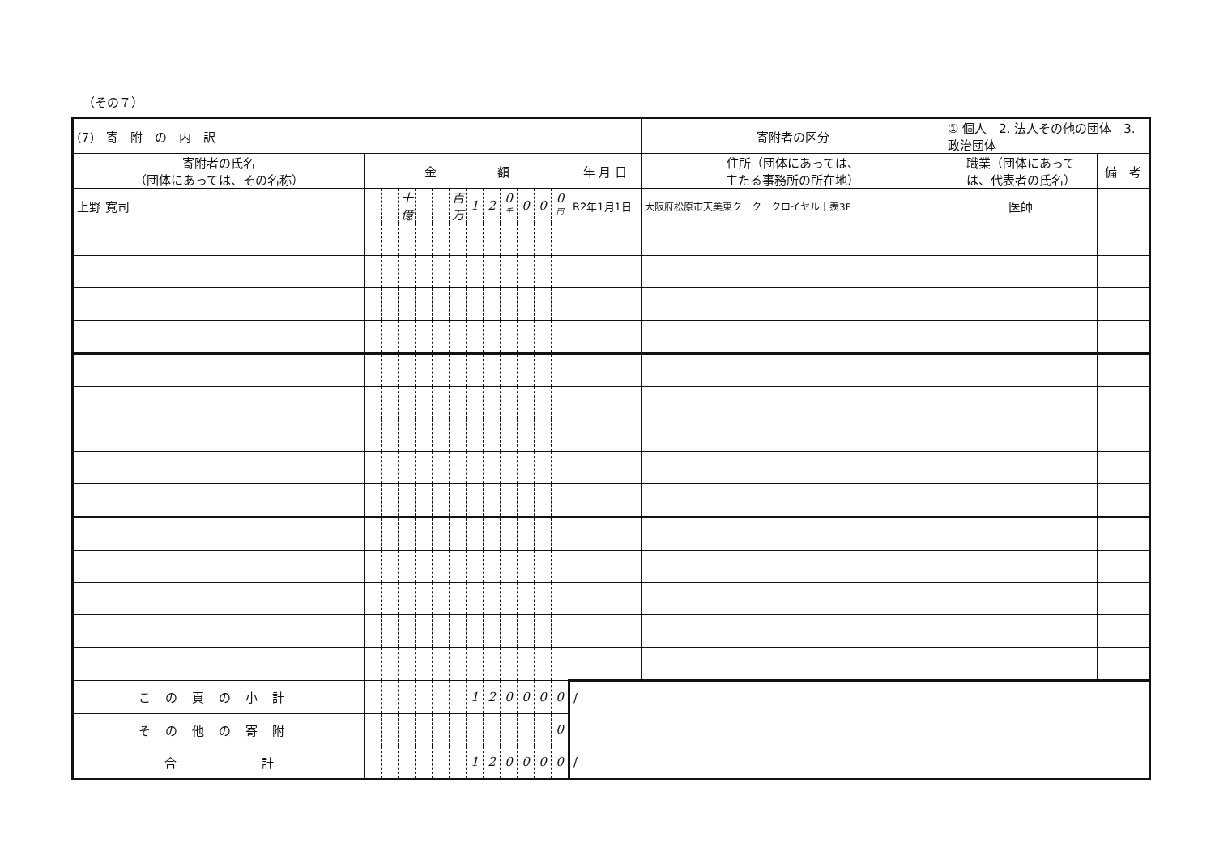（その７）
| (7) 寄 附 の 内 訳 | | | | | | | | | | | | | | 寄附者の区分 | ① 個人 2. 法人その他の団体 3. 政治団体 | |
| 寄附者の氏名 （団体にあっては、その名称） | 金 額 | | | | | | | | | | | | 年 月 日 | 住所（団体にあっては、 主たる事務所の所在地） | 職業（団体にあって は、代表者の氏名） | 備 考 |
| 上野 寛司 | | | 十億 | | | 百万 | 1 | 2 | 0 千 | 0 | 0 | 0 円 | R2年1月1日 | 大阪府松原市天美東クークークロイヤル十羨3F | 医師 | |
| この頁の小計 | | | | | | | 1 | 2 | 0 | 0 | 0 | 0 | / | | | |
| その他の寄附 | | | | | | | | | | | | 0 | | | | |
| 合 計 | | | | | | | 1 | 2 | 0 | 0 | 0 | 0 | / | | | |